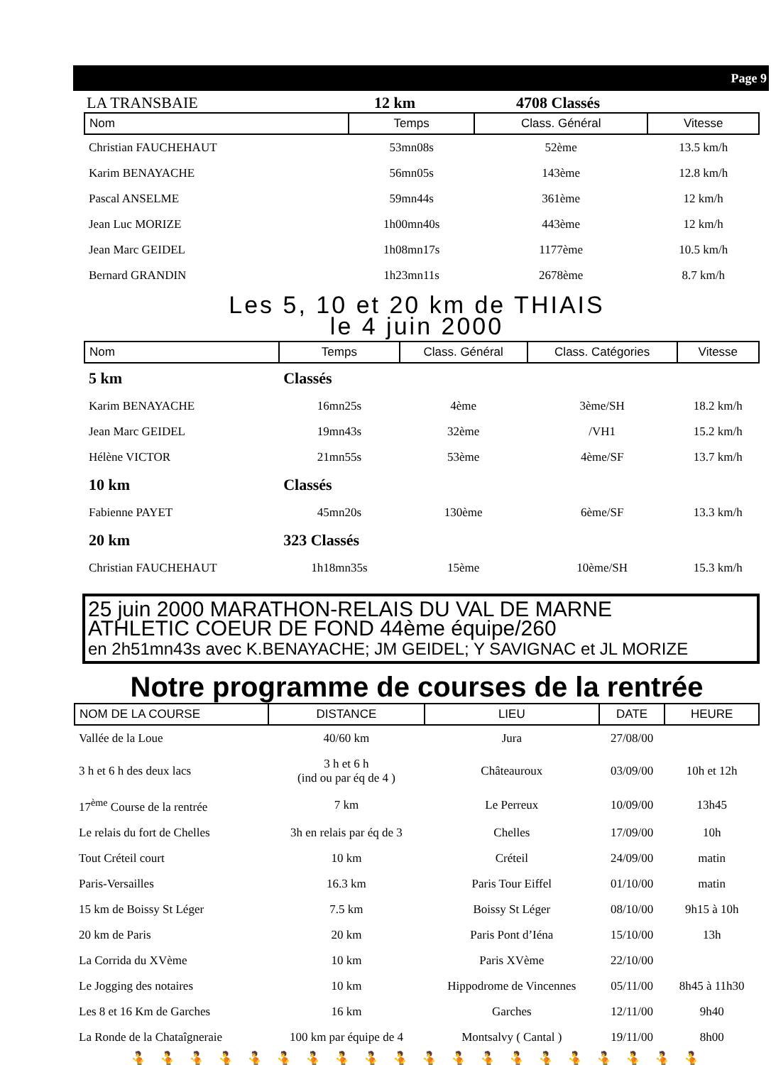Page 9
LA TRANSBAIE 12 km 4708 Classés
| Nom | Temps | Class. Général | Vitesse |
| --- | --- | --- | --- |
| Christian FAUCHEHAUT | 53mn08s | 52ème | 13.5 km/h |
| Karim BENAYACHE | 56mn05s | 143ème | 12.8 km/h |
| Pascal ANSELME | 59mn44s | 361ème | 12 km/h |
| Jean Luc MORIZE | 1h00mn40s | 443ème | 12 km/h |
| Jean Marc GEIDEL | 1h08mn17s | 1177ème | 10.5 km/h |
| Bernard GRANDIN | 1h23mn11s | 2678ème | 8.7 km/h |
Les 5, 10 et 20 km de THIAIS
le 4 juin 2000
| Nom | Temps | Class. Général | Class. Catégories | Vitesse |
| --- | --- | --- | --- | --- |
| 5 km | Classés | | | |
| Karim BENAYACHE | 16mn25s | 4ème | 3ème/SH | 18.2 km/h |
| Jean Marc GEIDEL | 19mn43s | 32ème | /VH1 | 15.2 km/h |
| Hélène VICTOR | 21mn55s | 53ème | 4ème/SF | 13.7 km/h |
| 10 km | Classés | | | |
| Fabienne PAYET | 45mn20s | 130ème | 6ème/SF | 13.3 km/h |
| 20 km | 323 Classés | | | |
| Christian FAUCHEHAUT | 1h18mn35s | 15ème | 10ème/SH | 15.3 km/h |
25 juin 2000 MARATHON-RELAIS DU VAL DE MARNE
ATHLETIC COEUR DE FOND 44ème équipe/260
en 2h51mn43s avec K.BENAYACHE; JM GEIDEL; Y SAVIGNAC et JL MORIZE
Notre programme de courses de la rentrée
| NOM DE LA COURSE | DISTANCE | LIEU | DATE | HEURE |
| --- | --- | --- | --- | --- |
| Vallée de la Loue | 40/60 km | Jura | 27/08/00 | |
| 3 h et 6 h des deux lacs | 3 h et 6 h (ind ou par éq de 4 ) | Châteauroux | 03/09/00 | 10h et 12h |
| 17<sup>ème</sup> Course de la rentrée | 7 km | Le Perreux | 10/09/00 | 13h45 |
| Le relais du fort de Chelles | 3h en relais par éq de 3 | Chelles | 17/09/00 | 10h |
| Tout Créteil court | 10 km | Créteil | 24/09/00 | matin |
| Paris-Versailles | 16.3 km | Paris Tour Eiffel | 01/10/00 | matin |
| 15 km de Boissy St Léger | 7.5 km | Boissy St Léger | 08/10/00 | 9h15 à 10h |
| 20 km de Paris | 20 km | Paris Pont d’Iéna | 15/10/00 | 13h |
| La Corrida du XVème | 10 km | Paris XVème | 22/10/00 | |
| Le Jogging des notaires | 10 km | Hippodrome de Vincennes | 05/11/00 | 8h45 à 11h30 |
| Les 8 et 16 Km de Garches | 16 km | Garches | 12/11/00 | 9h40 |
| La Ronde de la Chataîgneraie | 100 km par équipe de 4 | Montsalvy ( Cantal ) | 19/11/00 | 8h00 |
🏃🏃🏃🏃🏃🏃🏃🏃🏃🏃🏃🏃🏃🏃🏃🏃🏃🏃🏃🏃